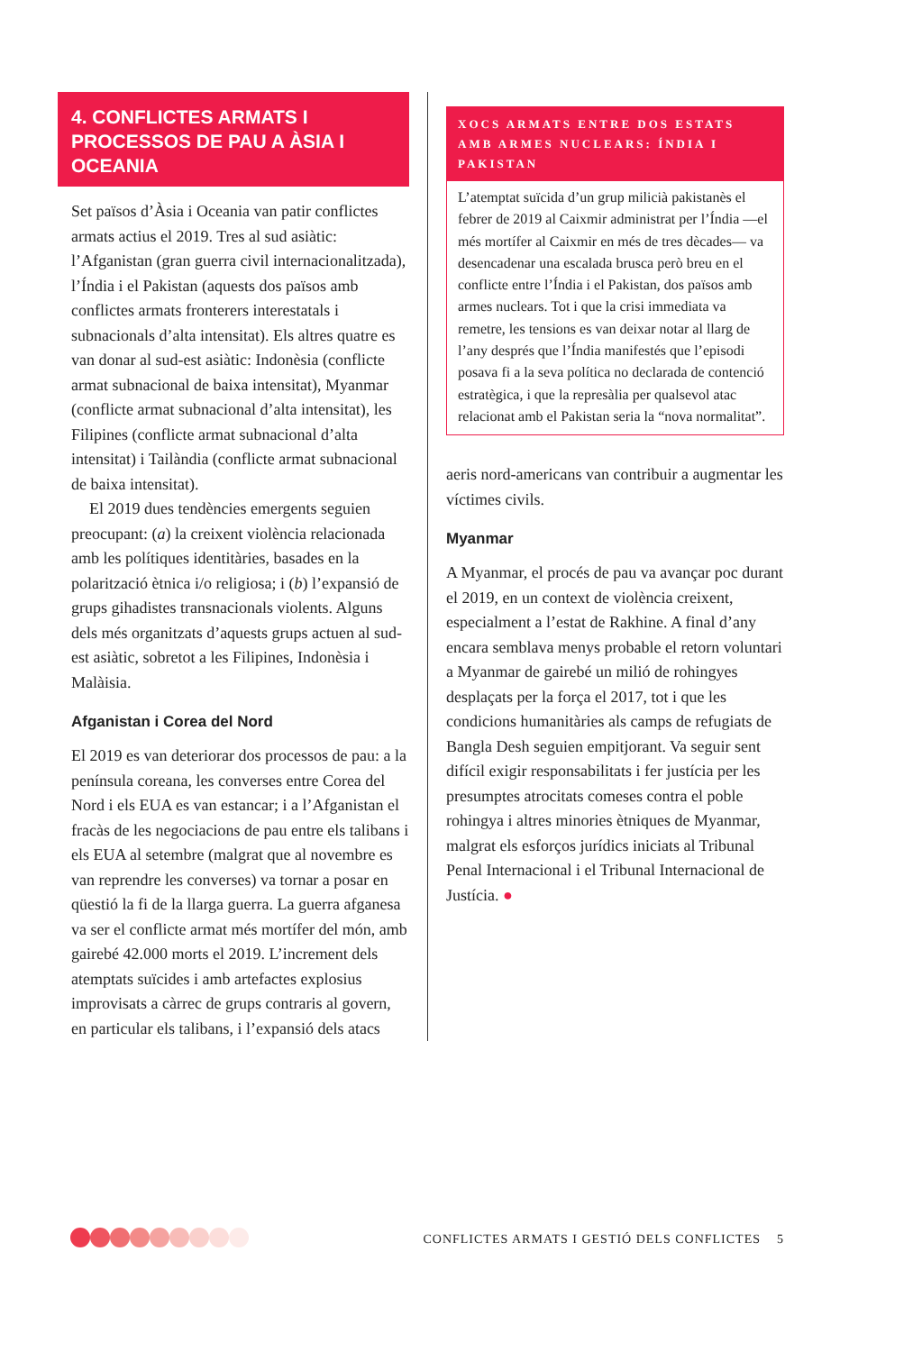4. CONFLICTES ARMATS I PROCESSOS DE PAU A ÀSIA I OCEANIA
Set països d’Àsia i Oceania van patir conflictes armats actius el 2019. Tres al sud asiàtic: l’Afganistan (gran guerra civil internacionalitzada), l’Índia i el Pakistan (aquests dos països amb conflictes armats fronterers interestatals i subnacionals d’alta intensitat). Els altres quatre es van donar al sud-est asiàtic: Indonèsia (conflicte armat subnacional de baixa intensitat), Myanmar (conflicte armat subnacional d’alta intensitat), les Filipines (conflicte armat subnacional d’alta intensitat) i Tailàndia (conflicte armat subnacional de baixa intensitat).
El 2019 dues tendències emergents seguien preocupant: (a) la creixent violència relacionada amb les polítiques identitàries, basades en la polarització ètnica i/o religiosa; i (b) l’expansió de grups gihadistes transnacionals violents. Alguns dels més organitzats d’aquests grups actuen al sud-est asiàtic, sobretot a les Filipines, Indonèsia i Malàisia.
Afganistan i Corea del Nord
El 2019 es van deteriorar dos processos de pau: a la península coreana, les converses entre Corea del Nord i els EUA es van estancar; i a l’Afganistan el fracàs de les negociacions de pau entre els talibans i els EUA al setembre (malgrat que al novembre es van reprendre les converses) va tornar a posar en qüestió la fi de la llarga guerra. La guerra afganesa va ser el conflicte armat més mortífer del món, amb gairebé 42.000 morts el 2019. L’increment dels atemptats suïcides i amb artefactes explosius improvisats a càrrec de grups contraris al govern, en particular els talibans, i l’expansió dels atacs
XOCS ARMATS ENTRE DOS ESTATS AMB ARMES NUCLEARS: ÍNDIA I PAKISTAN
L’atemptat suïcida d’un grup milicià pakistanès el febrer de 2019 al Caixmir administrat per l’Índia —el més mortífer al Caixmir en més de tres dècades— va desencadenar una escalada brusca però breu en el conflicte entre l’Índia i el Pakistan, dos països amb armes nuclears. Tot i que la crisi immediata va remetre, les tensions es van deixar notar al llarg de l’any després que l’Índia manifestés que l’episodi posava fi a la seva política no declarada de contenció estratègica, i que la represàlia per qualsevol atac relacionat amb el Pakistan seria la “nova normalitat”.
aeris nord-americans van contribuir a augmentar les víctimes civils.
Myanmar
A Myanmar, el procés de pau va avançar poc durant el 2019, en un context de violència creixent, especialment a l’estat de Rakhine. A final d’any encara semblava menys probable el retorn voluntari a Myanmar de gairebé un milió de rohingyes desplaçats per la força el 2017, tot i que les condicions humanitàries als camps de refugiats de Bangla Desh seguien empitjorant. Va seguir sent difícil exigir responsabilitats i fer justícia per les presumptes atrocitats comeses contra el poble rohingya i altres minories ètniques de Myanmar, malgrat els esforços jurídics iniciats al Tribunal Penal Internacional i el Tribunal Internacional de Justícia. ●
CONFLICTES ARMATS I GESTIÓ DELS CONFLICTES 5